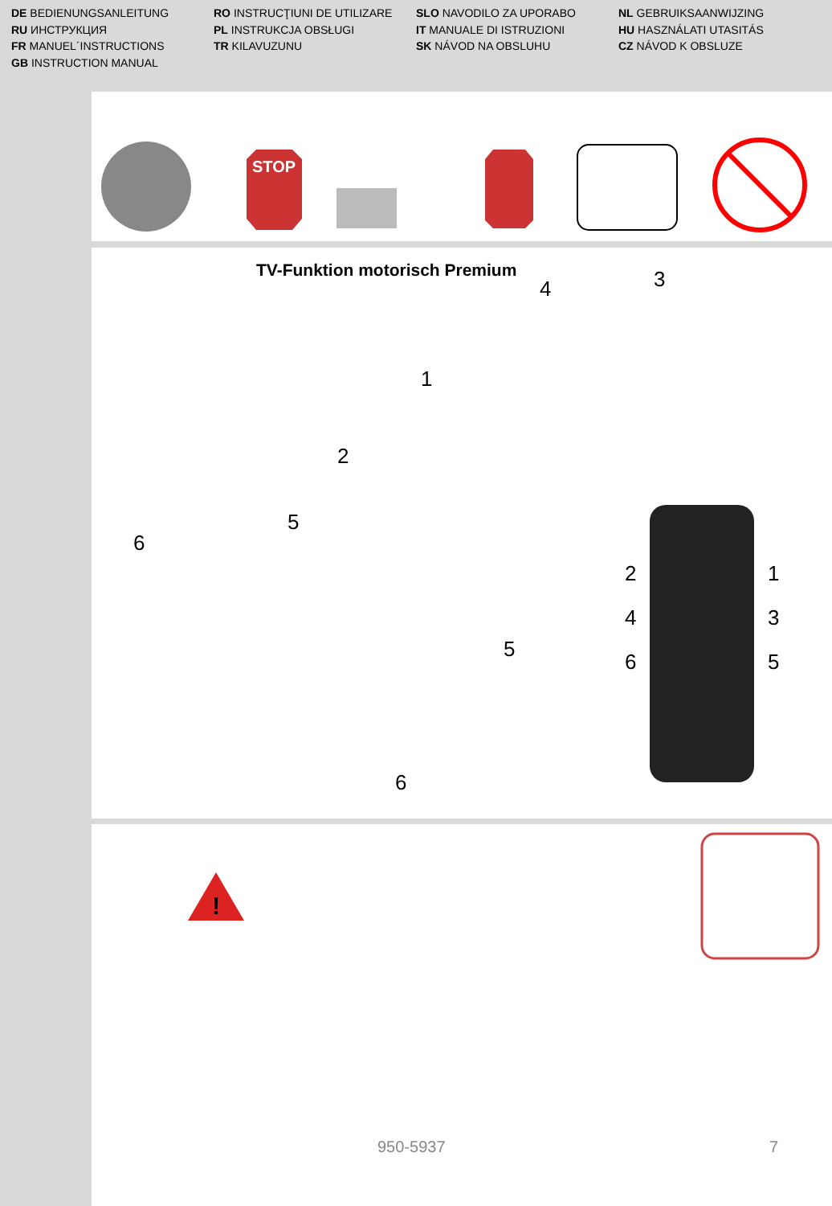DE BEDIENUNGSANLEITUNG
RU ИНСТРУКЦИЯ
FR MANUEL´INSTRUCTIONS
GB INSTRUCTION MANUAL
RO INSTRUCŢIUNI DE UTILIZARE
PL INSTRUKCJA OBSŁUGI
TR KILAVUZUNU
SLO NAVODILO ZA UPORABO
IT MANUALE DI ISTRUZIONI
SK NÁVOD NA OBSLUHU
NL GEBRUIKSAANWIJZING
HU HASZNÁLATI UTASITÁS
CZ NÁVOD K OBSLUZE
STOP
TV-Funktion motorisch Premium
1
2
3
4
5
6
5
6
2 1
4 3
6 5
!
950-5937 7